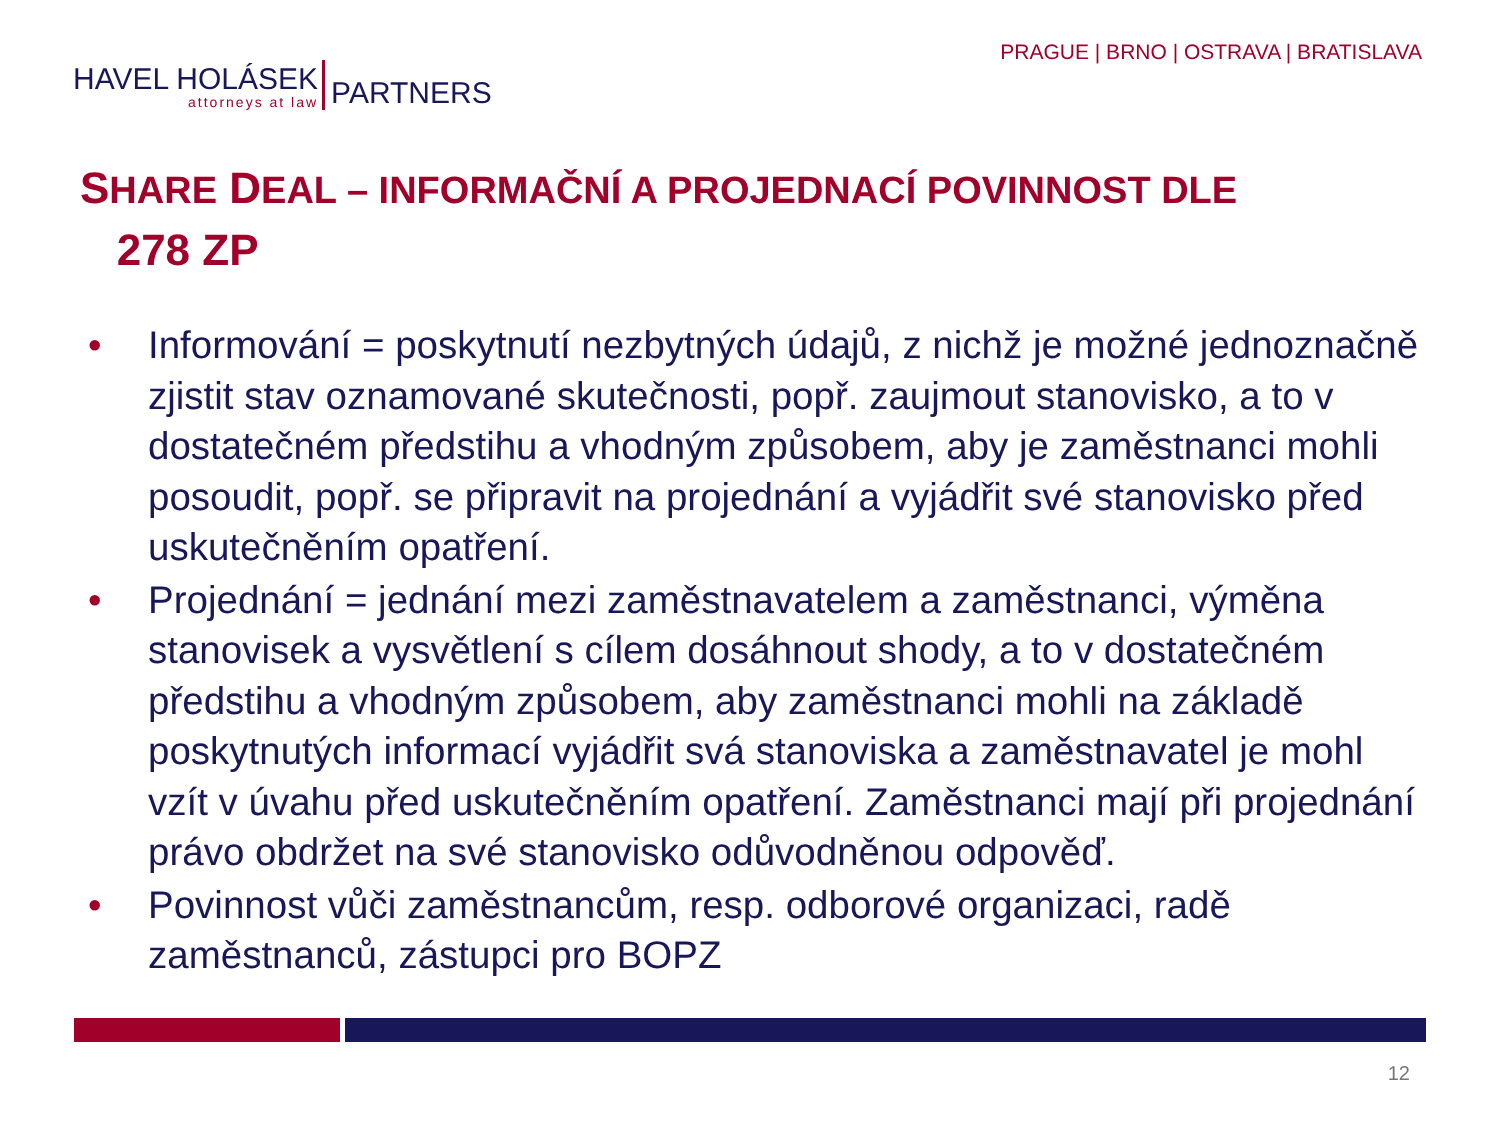HAVEL HOLÁSEK
attorneys at law
PARTNERS
PRAGUE | BRNO | OSTRAVA | BRATISLAVA
SHARE DEAL – INFORMAČNÍ A PROJEDNACÍ POVINNOST DLE
278 ZP
• Informování = poskytnutí nezbytných údajů, z nichž je možné jednoznačně zjistit stav oznamované skutečnosti, popř. zaujmout stanovisko, a to v dostatečném předstihu a vhodným způsobem, aby je zaměstnanci mohli posoudit, popř. se připravit na projednání a vyjádřit své stanovisko před uskutečněním opatření.
• Projednání = jednání mezi zaměstnavatelem a zaměstnanci, výměna stanovisek a vysvětlení s cílem dosáhnout shody, a to v dostatečném předstihu a vhodným způsobem, aby zaměstnanci mohli na základě poskytnutých informací vyjádřit svá stanoviska a zaměstnavatel je mohl vzít v úvahu před uskutečněním opatření. Zaměstnanci mají při projednání právo obdržet na své stanovisko odůvodněnou odpověď.
• Povinnost vůči zaměstnancům, resp. odborové organizaci, radě zaměstnanců, zástupci pro BOPZ
12